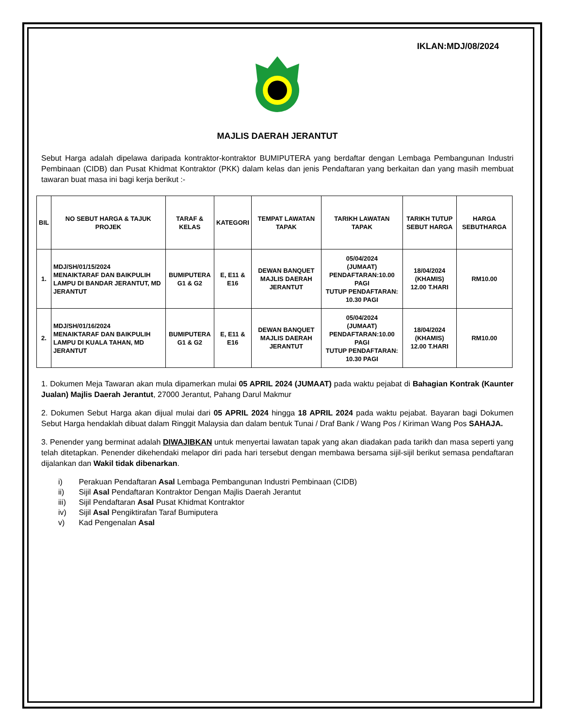IKLAN:MDJ/08/2024
MAJLIS DAERAH JERANTUT
Sebut Harga adalah dipelawa daripada kontraktor-kontraktor BUMIPUTERA yang berdaftar dengan Lembaga Pembangunan Industri Pembinaan (CIDB) dan Pusat Khidmat Kontraktor (PKK) dalam kelas dan jenis Pendaftaran yang berkaitan dan yang masih membuat tawaran buat masa ini bagi kerja berikut :-
| BIL | NO SEBUT HARGA & TAJUK PROJEK | TARAF & KELAS | KATEGORI | TEMPAT LAWATAN TAPAK | TARIKH LAWATAN TAPAK | TARIKH TUTUP SEBUT HARGA | HARGA SEBUTHARGA |
| --- | --- | --- | --- | --- | --- | --- | --- |
| 1. | MDJ/SH/01/15/2024 MENAIKTARAF DAN BAIKPULIH LAMPU DI BANDAR JERANTUT, MD JERANTUT | BUMIPUTERA G1 & G2 | E, E11 & E16 | DEWAN BANQUET MAJLIS DAERAH JERANTUT | 05/04/2024 (JUMAAT) PENDAFTARAN:10.00 PAGI TUTUP PENDAFTARAN: 10.30 PAGI | 18/04/2024 (KHAMIS) 12.00 T.HARI | RM10.00 |
| 2. | MDJ/SH/01/16/2024 MENAIKTARAF DAN BAIKPULIH LAMPU DI KUALA TAHAN, MD JERANTUT | BUMIPUTERA G1 & G2 | E, E11 & E16 | DEWAN BANQUET MAJLIS DAERAH JERANTUT | 05/04/2024 (JUMAAT) PENDAFTARAN:10.00 PAGI TUTUP PENDAFTARAN: 10.30 PAGI | 18/04/2024 (KHAMIS) 12.00 T.HARI | RM10.00 |
1. Dokumen Meja Tawaran akan mula dipamerkan mulai 05 APRIL 2024 (JUMAAT) pada waktu pejabat di Bahagian Kontrak (Kaunter Jualan) Majlis Daerah Jerantut, 27000 Jerantut, Pahang Darul Makmur
2. Dokumen Sebut Harga akan dijual mulai dari 05 APRIL 2024 hingga 18 APRIL 2024 pada waktu pejabat. Bayaran bagi Dokumen Sebut Harga hendaklah dibuat dalam Ringgit Malaysia dan dalam bentuk Tunai / Draf Bank / Wang Pos / Kiriman Wang Pos SAHAJA.
3. Penender yang berminat adalah DIWAJIBKAN untuk menyertai lawatan tapak yang akan diadakan pada tarikh dan masa seperti yang telah ditetapkan. Penender dikehendaki melapor diri pada hari tersebut dengan membawa bersama sijil-sijil berikut semasa pendaftaran dijalankan dan Wakil tidak dibenarkan.
i) Perakuan Pendaftaran Asal Lembaga Pembangunan Industri Pembinaan (CIDB)
ii) Sijil Asal Pendaftaran Kontraktor Dengan Majlis Daerah Jerantut
iii) Sijil Pendaftaran Asal Pusat Khidmat Kontraktor
iv) Sijil Asal Pengiktirafan Taraf Bumiputera
v) Kad Pengenalan Asal